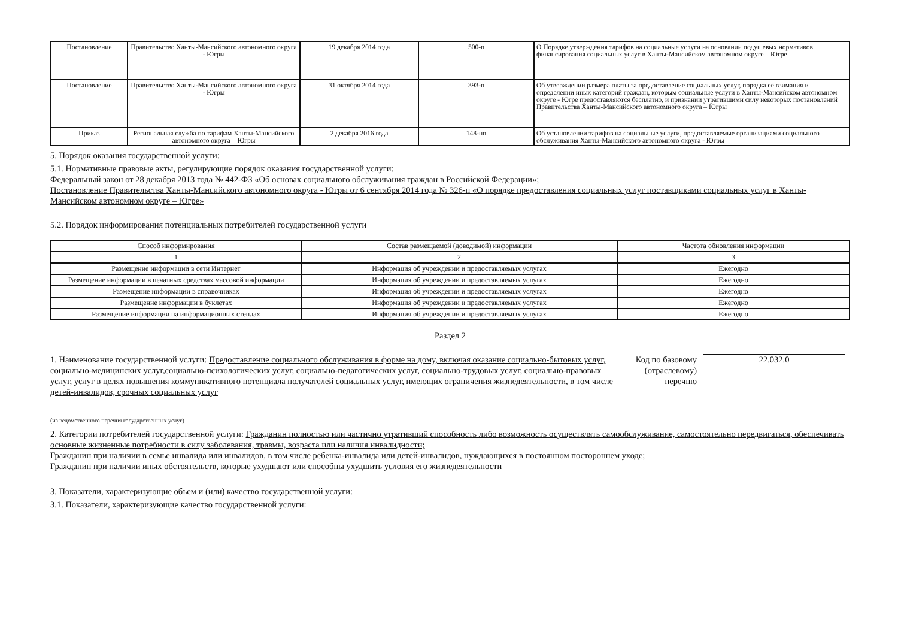| Постановление | Правительство Ханты-Мансийского автономного округа - Югры | 19 декабря 2014 года | 500-п | О Порядке утверждения тарифов на социальные услуги на основании подушевых нормативов финансирования социальных услуг в Ханты-Мансийском автономном округе – Югре |
| Постановление | Правительство Ханты-Мансийского автономного округа - Югры | 31 октября 2014 года | 393-п | Об утверждении размера платы за предоставление социальных услуг, порядка её взимания и определении иных категорий граждан, которым социальные услуги в Ханты-Мансийском автономном округе - Югре предоставляются бесплатно, и признании утратившими силу некоторых постановлений Правительства Ханты-Мансийского автономного округа – Югры |
| Приказ | Региональная служба по тарифам Ханты-Мансийского автономного округа – Югры | 2 декабря 2016 года | 148-нп | Об установлении тарифов на социальные услуги, предоставляемые организациями социального обслуживания Ханты-Мансийского автономного округа - Югры |
5. Порядок оказания государственной услуги:
5.1. Нормативные правовые акты, регулирующие порядок оказания государственной услуги:
Федеральный закон от 28 декабря 2013 года № 442-ФЗ «Об основах социального обслуживания граждан в Российской Федерации»;
Постановление Правительства Ханты-Мансийского автономного округа - Югры от 6 сентября 2014 года № 326-п «О порядке предоставления социальных услуг поставщиками социальных услуг в Ханты-Мансийском автономном округе – Югре»
5.2. Порядок информирования потенциальных потребителей государственной услуги
| Способ информирования | Состав размещаемой (доводимой) информации | Частота обновления информации |
| --- | --- | --- |
| 1 | 2 | 3 |
| Размещение информации в сети Интернет | Информация об учреждении и предоставляемых услугах | Ежегодно |
| Размещение информации в печатных средствах массовой информации | Информация об учреждении и предоставляемых услугах | Ежегодно |
| Размещение информации в справочниках | Информация об учреждении и предоставляемых услугах | Ежегодно |
| Размещение информации в буклетах | Информация об учреждении и предоставляемых услугах | Ежегодно |
| Размещение информации на информационных стендах | Информация об учреждении и предоставляемых услугах | Ежегодно |
Раздел 2
1. Наименование государственной услуги: Предоставление социального обслуживания в форме на дому, включая оказание социально-бытовых услуг, социально-медицинских услуг,социально-психологических услуг, социально-педагогических услуг, социально-трудовых услуг, социально-правовых услуг, услуг в целях повышения коммуникативного потенциала получателей социальных услуг, имеющих ограничения жизнедеятельности, в том числе детей-инвалидов, срочных социальных услуг
Код по базовому (отраслевому) перечню
22.032.0
(из ведомственного перечня государственных услуг)
2. Категории потребителей государственной услуги: Гражданин полностью или частично утративший способность либо возможность осуществлять самообслуживание, самостоятельно передвигаться, обеспечивать основные жизненные потребности в силу заболевания, травмы, возраста или наличия инвалидности;
Гражданин при наличии в семье инвалида или инвалидов, в том числе ребенка-инвалида или детей-инвалидов, нуждающихся в постоянном постороннем уходе;
Гражданин при наличии иных обстоятельств, которые ухудшают или способны ухудшить условия его жизнедеятельности
3. Показатели, характеризующие объем и (или) качество государственной услуги:
3.1. Показатели, характеризующие качество государственной услуги: